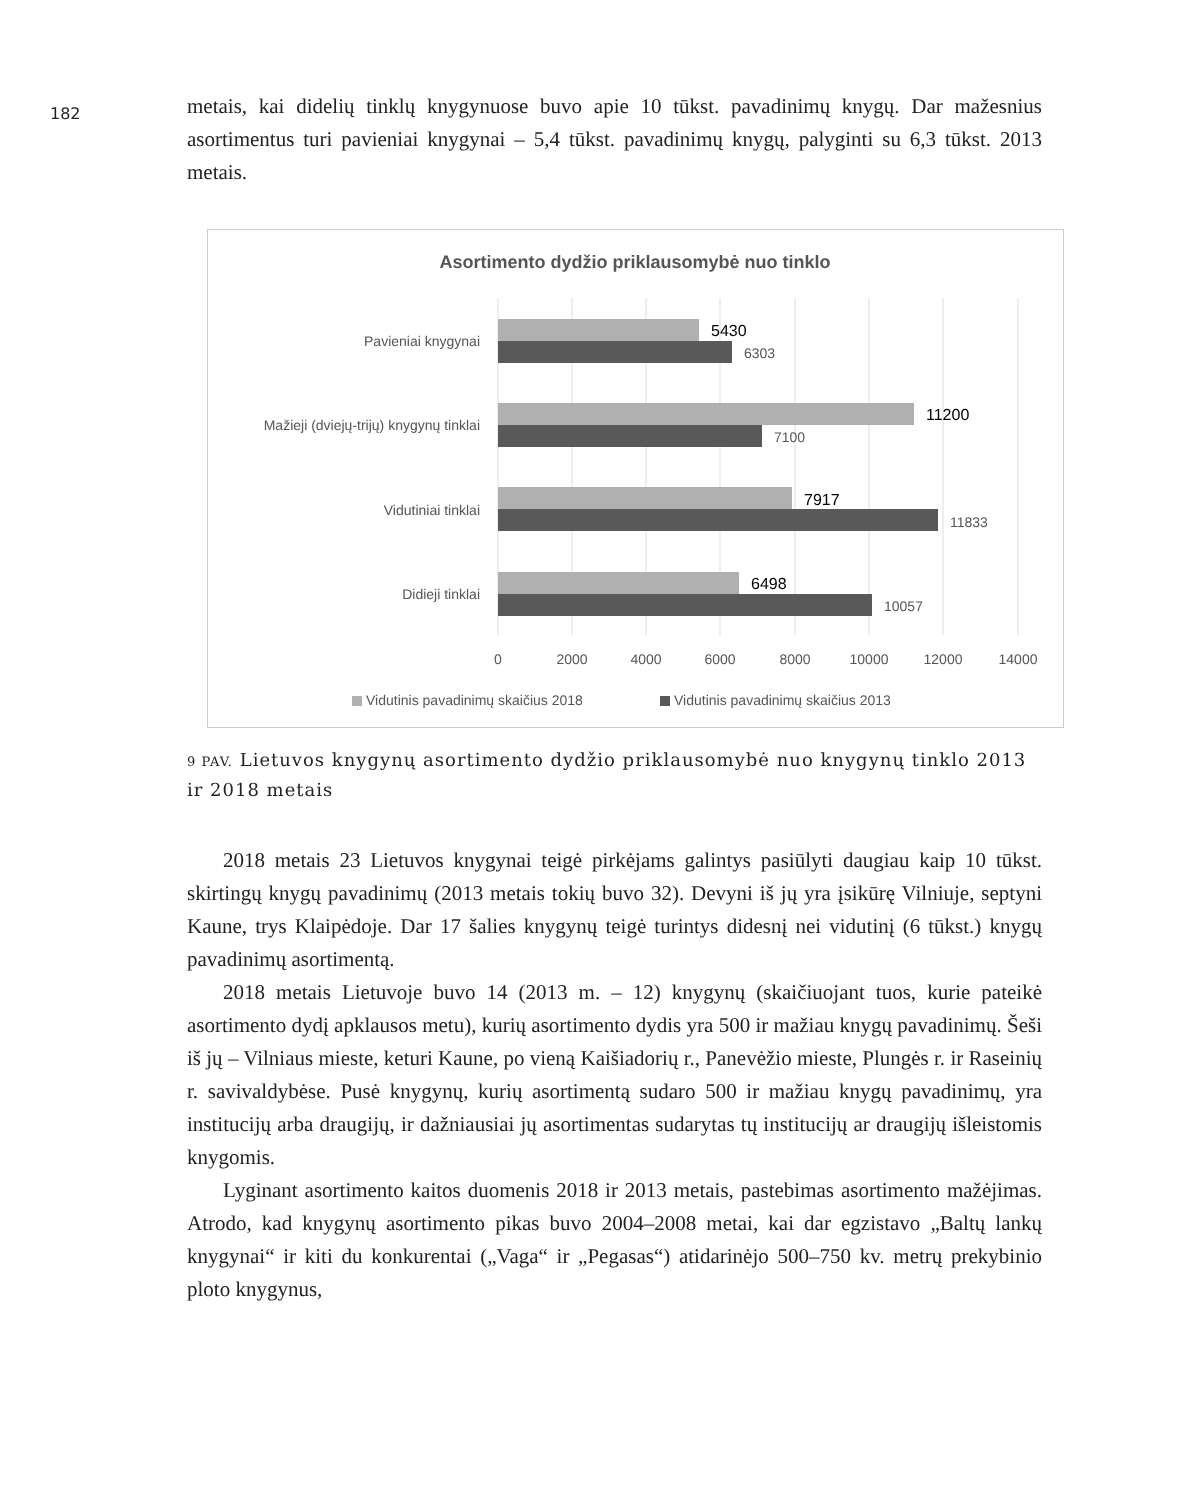182
metais, kai didelių tinklų knygynuose buvo apie 10 tūkst. pavadinimų knygų. Dar mažesnius asortimentus turi pavieniai knygynai – 5,4 tūkst. pavadinimų knygų, palyginti su 6,3 tūkst. 2013 metais.
Asortimento dydžio priklausomybė nuo tinklo
Pavieniai knygynai
Mažieji (dviejų-trijų) knygynų tinklai
Vidutiniai tinklai
Didieji tinklai
5430
11200
7917
6498
6303
7100
11833
10057
0
2000
4000
6000
8000
10000
12000
14000
Vidutinis pavadinimų skaičius 2018
Vidutinis pavadinimų skaičius 2013
9 PAV. Lietuvos knygynų asortimento dydžio priklausomybė nuo knygynų tinklo 2013 ir 2018 metais
2018 metais 23 Lietuvos knygynai teigė pirkėjams galintys pasiūlyti daugiau kaip 10 tūkst. skirtingų knygų pavadinimų (2013 metais tokių buvo 32). Devyni iš jų yra įsikūrę Vilniuje, septyni Kaune, trys Klaipėdoje. Dar 17 šalies knygynų teigė turintys didesnį nei vidutinį (6 tūkst.) knygų pavadinimų asortimentą.
2018 metais Lietuvoje buvo 14 (2013 m. – 12) knygynų (skaičiuojant tuos, kurie pateikė asortimento dydį apklausos metu), kurių asortimento dydis yra 500 ir mažiau knygų pavadinimų. Šeši iš jų – Vilniaus mieste, keturi Kaune, po vieną Kaišiadorių r., Panevėžio mieste, Plungės r. ir Raseinių r. savivaldybėse. Pusė knygynų, kurių asortimentą sudaro 500 ir mažiau knygų pavadinimų, yra institucijų arba draugijų, ir dažniausiai jų asortimentas sudarytas tų institucijų ar draugijų išleistomis knygomis.
Lyginant asortimento kaitos duomenis 2018 ir 2013 metais, pastebimas asortimento mažėjimas. Atrodo, kad knygynų asortimento pikas buvo 2004–2008 metai, kai dar egzistavo „Baltų lankų knygynai“ ir kiti du konkurentai („Vaga“ ir „Pegasas“) atidarinėjo 500–750 kv. metrų prekybinio ploto knygynus,